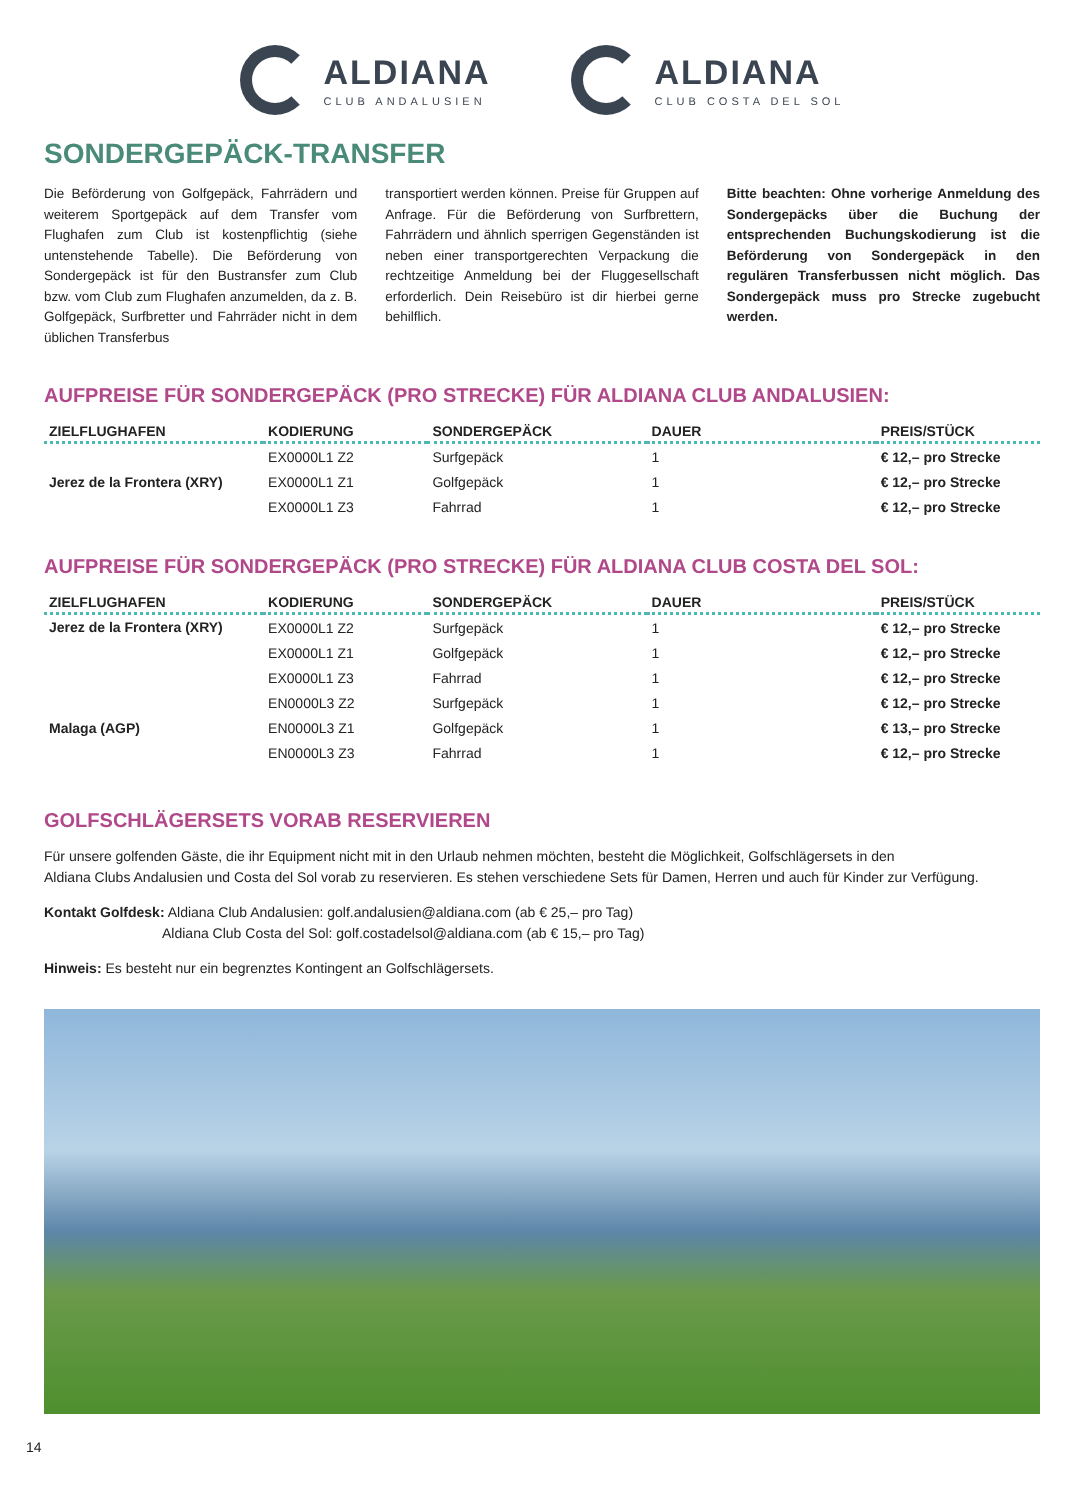ALDIANA
CLUB ANDALUSIEN
ALDIANA
CLUB COSTA DEL SOL
SONDERGEPÄCK-TRANSFER
Die Beförderung von Golfgepäck, Fahrrädern und weiterem Sportgepäck auf dem Transfer vom Flughafen zum Club ist kostenpflichtig (siehe untenstehende Tabelle). Die Beförderung von Sondergepäck ist für den Bustransfer zum Club bzw. vom Club zum Flughafen anzumelden, da z. B. Golfgepäck, Surfbretter und Fahrräder nicht in dem üblichen Transferbus
transportiert werden können. Preise für Gruppen auf Anfrage. Für die Beförderung von Surfbrettern, Fahrrädern und ähnlich sperrigen Gegenständen ist neben einer transportgerechten Verpackung die rechtzeitige Anmeldung bei der Fluggesellschaft erforderlich. Dein Reisebüro ist dir hierbei gerne behilflich.
Bitte beachten: Ohne vorherige Anmeldung des Sondergepäcks über die Buchung der entsprechenden Buchungskodierung ist die Beförderung von Sondergepäck in den regulären Transferbussen nicht möglich. Das Sondergepäck muss pro Strecke zugebucht werden.
AUFPREISE FÜR SONDERGEPÄCK (PRO STRECKE) FÜR ALDIANA CLUB ANDALUSIEN:
| ZIELFLUGHAFEN | KODIERUNG | SONDERGEPÄCK | DAUER | PREIS/STÜCK |
| --- | --- | --- | --- | --- |
| Jerez de la Frontera (XRY) | EX0000L1 Z2 | Surfgepäck | 1 | € 12,– pro Strecke |
| | EX0000L1 Z1 | Golfgepäck | 1 | € 12,– pro Strecke |
| | EX0000L1 Z3 | Fahrrad | 1 | € 12,– pro Strecke |
AUFPREISE FÜR SONDERGEPÄCK (PRO STRECKE) FÜR ALDIANA CLUB COSTA DEL SOL:
| ZIELFLUGHAFEN | KODIERUNG | SONDERGEPÄCK | DAUER | PREIS/STÜCK |
| --- | --- | --- | --- | --- |
| Jerez de la Frontera (XRY) | EX0000L1 Z2 | Surfgepäck | 1 | € 12,– pro Strecke |
| | EX0000L1 Z1 | Golfgepäck | 1 | € 12,– pro Strecke |
| | EX0000L1 Z3 | Fahrrad | 1 | € 12,– pro Strecke |
| Malaga (AGP) | EN0000L3 Z2 | Surfgepäck | 1 | € 12,– pro Strecke |
| | EN0000L3 Z1 | Golfgepäck | 1 | € 13,– pro Strecke |
| | EN0000L3 Z3 | Fahrrad | 1 | € 12,– pro Strecke |
GOLFSCHLÄGERSETS VORAB RESERVIEREN
Für unsere golfenden Gäste, die ihr Equipment nicht mit in den Urlaub nehmen möchten, besteht die Möglichkeit, Golfschlägersets in den
Aldiana Clubs Andalusien und Costa del Sol vorab zu reservieren. Es stehen verschiedene Sets für Damen, Herren und auch für Kinder zur Verfügung.
Kontakt Golfdesk: Aldiana Club Andalusien: golf.andalusien@aldiana.com (ab € 25,– pro Tag)
Aldiana Club Costa del Sol: golf.costadelsol@aldiana.com (ab € 15,– pro Tag)
Hinweis: Es besteht nur ein begrenztes Kontingent an Golfschlägersets.
14